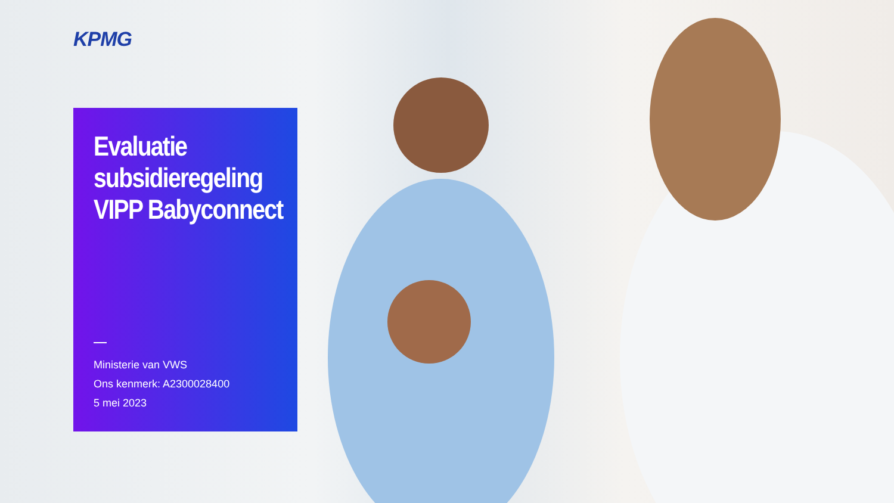KPMG
Evaluatie subsidieregeling VIPP Babyconnect
Ministerie van VWS
Ons kenmerk: A2300028400
5 mei 2023